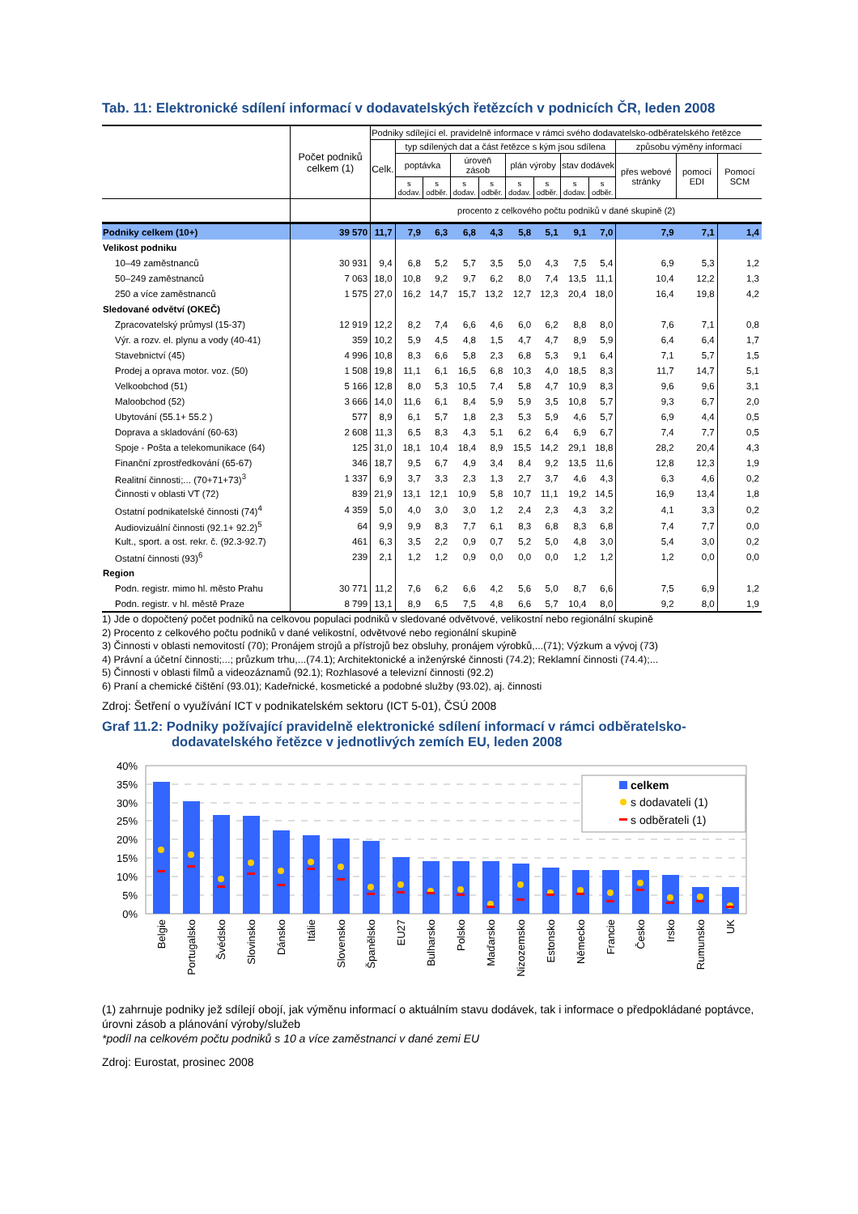Tab. 11: Elektronické sdílení informací v dodavatelských řetězcích v podnicích ČR, leden 2008
| | Počet podniků celkem (1) | Podniky sdílející el. pravidelně informace v rámci svého dodavatelsko-odběratelského řetězce | | | | | | | | | | | |
| --- | --- | --- | --- | --- | --- | --- | --- | --- | --- | --- | --- | --- | --- |
| | | Celk. | typ sdílených dat a část řetězce s kým jsou sdílena | | | | | | | | způsobu výměny informací | | |
| | | | poptávka | | úroveň zásob | | plán výroby | | stav dodávek | | přes webové stránky | pomocí EDI | Pomocí SCM |
| | | | s dodav. | s odběr. | s dodav. | s odběr. | s dodav. | s odběr. | s dodav. | s odběr. | | | |
| | | procento z celkového počtu podniků v dané skupině (2) | | | | | | | | | | | |
| Podniky celkem (10+) | 39 570 | 11,7 | 7,9 | 6,3 | 6,8 | 4,3 | 5,8 | 5,1 | 9,1 | 7,0 | 7,9 | 7,1 | 1,4 |
| Velikost podniku | | | | | | | | | | | | | |
| 10–49 zaměstnanců | 30 931 | 9,4 | 6,8 | 5,2 | 5,7 | 3,5 | 5,0 | 4,3 | 7,5 | 5,4 | 6,9 | 5,3 | 1,2 |
| 50–249 zaměstnanců | 7 063 | 18,0 | 10,8 | 9,2 | 9,7 | 6,2 | 8,0 | 7,4 | 13,5 | 11,1 | 10,4 | 12,2 | 1,3 |
| 250 a více zaměstnanců | 1 575 | 27,0 | 16,2 | 14,7 | 15,7 | 13,2 | 12,7 | 12,3 | 20,4 | 18,0 | 16,4 | 19,8 | 4,2 |
| Sledované odvětví (OKEČ) | | | | | | | | | | | | | |
| Zpracovatelský průmysl (15-37) | 12 919 | 12,2 | 8,2 | 7,4 | 6,6 | 4,6 | 6,0 | 6,2 | 8,8 | 8,0 | 7,6 | 7,1 | 0,8 |
| Výr. a rozv. el. plynu a vody (40-41) | 359 | 10,2 | 5,9 | 4,5 | 4,8 | 1,5 | 4,7 | 4,7 | 8,9 | 5,9 | 6,4 | 6,4 | 1,7 |
| Stavebnictví (45) | 4 996 | 10,8 | 8,3 | 6,6 | 5,8 | 2,3 | 6,8 | 5,3 | 9,1 | 6,4 | 7,1 | 5,7 | 1,5 |
| Prodej a oprava motor. voz. (50) | 1 508 | 19,8 | 11,1 | 6,1 | 16,5 | 6,8 | 10,3 | 4,0 | 18,5 | 8,3 | 11,7 | 14,7 | 5,1 |
| Velkoobchod (51) | 5 166 | 12,8 | 8,0 | 5,3 | 10,5 | 7,4 | 5,8 | 4,7 | 10,9 | 8,3 | 9,6 | 9,6 | 3,1 |
| Maloobchod (52) | 3 666 | 14,0 | 11,6 | 6,1 | 8,4 | 5,9 | 5,9 | 3,5 | 10,8 | 5,7 | 9,3 | 6,7 | 2,0 |
| Ubytování (55.1+ 55.2 ) | 577 | 8,9 | 6,1 | 5,7 | 1,8 | 2,3 | 5,3 | 5,9 | 4,6 | 5,7 | 6,9 | 4,4 | 0,5 |
| Doprava a skladování (60-63) | 2 608 | 11,3 | 6,5 | 8,3 | 4,3 | 5,1 | 6,2 | 6,4 | 6,9 | 6,7 | 7,4 | 7,7 | 0,5 |
| Spoje - Pošta a telekomunikace (64) | 125 | 31,0 | 18,1 | 10,4 | 18,4 | 8,9 | 15,5 | 14,2 | 29,1 | 18,8 | 28,2 | 20,4 | 4,3 |
| Finanční zprostředkování (65-67) | 346 | 18,7 | 9,5 | 6,7 | 4,9 | 3,4 | 8,4 | 9,2 | 13,5 | 11,6 | 12,8 | 12,3 | 1,9 |
| Realitní činnosti;... (70+71+73)<sup>3</sup> | 1 337 | 6,9 | 3,7 | 3,3 | 2,3 | 1,3 | 2,7 | 3,7 | 4,6 | 4,3 | 6,3 | 4,6 | 0,2 |
| Činnosti v oblasti VT (72) | 839 | 21,9 | 13,1 | 12,1 | 10,9 | 5,8 | 10,7 | 11,1 | 19,2 | 14,5 | 16,9 | 13,4 | 1,8 |
| Ostatní podnikatelské činnosti (74)<sup>4</sup> | 4 359 | 5,0 | 4,0 | 3,0 | 3,0 | 1,2 | 2,4 | 2,3 | 4,3 | 3,2 | 4,1 | 3,3 | 0,2 |
| Audiovizuální činnosti (92.1+ 92.2)<sup>5</sup> | 64 | 9,9 | 9,9 | 8,3 | 7,7 | 6,1 | 8,3 | 6,8 | 8,3 | 6,8 | 7,4 | 7,7 | 0,0 |
| Kult., sport. a ost. rekr. č. (92.3-92.7) | 461 | 6,3 | 3,5 | 2,2 | 0,9 | 0,7 | 5,2 | 5,0 | 4,8 | 3,0 | 5,4 | 3,0 | 0,2 |
| Ostatní činnosti (93)<sup>6</sup> | 239 | 2,1 | 1,2 | 1,2 | 0,9 | 0,0 | 0,0 | 0,0 | 1,2 | 1,2 | 1,2 | 0,0 | 0,0 |
| Region | | | | | | | | | | | | | |
| Podn. registr. mimo hl. město Prahu | 30 771 | 11,2 | 7,6 | 6,2 | 6,6 | 4,2 | 5,6 | 5,0 | 8,7 | 6,6 | 7,5 | 6,9 | 1,2 |
| Podn. registr. v hl. městě Praze | 8 799 | 13,1 | 8,9 | 6,5 | 7,5 | 4,8 | 6,6 | 5,7 | 10,4 | 8,0 | 9,2 | 8,0 | 1,9 |
1) Jde o dopočtený počet podniků na celkovou populaci podniků v sledované odvětvové, velikostní nebo regionální skupině
2) Procento z celkového počtu podniků v dané velikostní, odvětvové nebo regionální skupině
3) Činnosti v oblasti nemovitostí (70); Pronájem strojů a přístrojů bez obsluhy, pronájem výrobků,...(71); Výzkum a vývoj (73)
4) Právní a účetní činnosti;...; průzkum trhu,...(74.1); Architektonické a inženýrské činnosti (74.2); Reklamní činnosti (74.4);...
5) Činnosti v oblasti filmů a videozáznamů (92.1); Rozhlasové a televizní činnosti (92.2)
6) Praní a chemické čištění (93.01); Kadeřnické, kosmetické a podobné služby (93.02), aj. činnosti
Zdroj: Šetření o využívání ICT v podnikatelském sektoru (ICT 5-01), ČSÚ 2008
Graf 11.2: Podniky požívající pravidelně elektronické sdílení informací v rámci odběratelsko-
dodavatelského řetězce v jednotlivých zemích EU, leden 2008
40%
35%
30%
25%
20%
15%
10%
5%
0%
celkem
s dodavateli (1)
s odběrateli (1)
Belgie
Portugalsko
Švédsko
Slovinsko
Dánsko
Itálie
Slovensko
Španělsko
EU27
Bulharsko
Polsko
Maďarsko
Nizozemsko
Estonsko
Německo
Francie
Česko
Irsko
Rumunsko
UK
(1) zahrnuje podniky jež sdílejí obojí, jak výměnu informací o aktuálním stavu dodávek, tak i informace o předpokládané poptávce, úrovni zásob a plánování výroby/služeb
*podíl na celkovém počtu podniků s 10 a více zaměstnanci v dané zemi EU
Zdroj: Eurostat, prosinec 2008